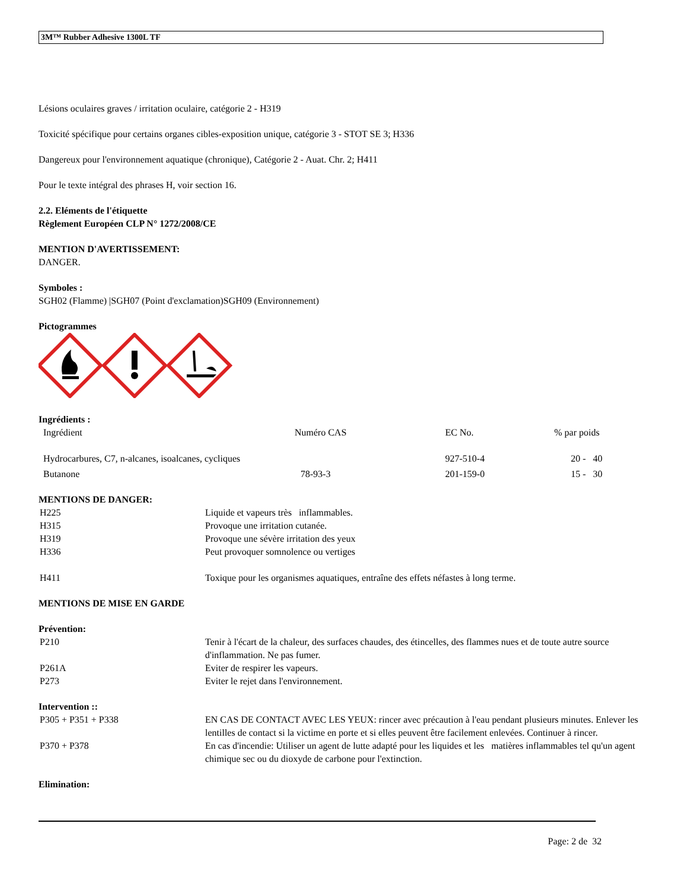3M™ Rubber Adhesive 1300L TF
Lésions oculaires graves / irritation oculaire, catégorie 2 - H319
Toxicité spécifique pour certains organes cibles-exposition unique, catégorie 3 - STOT SE 3; H336
Dangereux pour l'environnement aquatique (chronique), Catégorie 2 - Auat. Chr. 2; H411
Pour le texte intégral des phrases H, voir section 16.
2.2. Eléments de l'étiquette
Règlement Européen CLP N° 1272/2008/CE
MENTION D'AVERTISSEMENT:
DANGER.
Symboles :
SGH02 (Flamme) |SGH07 (Point d'exclamation)SGH09 (Environnement)
Pictogrammes
Ingrédients :
| Ingrédient | Numéro CAS | EC No. | % par poids |
| Hydrocarbures, C7, n-alcanes, isoalcanes, cycliques | | 927-510-4 | 20 - 40 |
| Butanone | 78-93-3 | 201-159-0 | 15 - 30 |
MENTIONS DE DANGER:
| H225 | Liquide et vapeurs très inflammables. |
| H315 | Provoque une irritation cutanée. |
| H319 | Provoque une sévère irritation des yeux |
| H336 | Peut provoquer somnolence ou vertiges |
| H411 | Toxique pour les organismes aquatiques, entraîne des effets néfastes à long terme. |
MENTIONS DE MISE EN GARDE
Prévention:
| P210 | Tenir à l'écart de la chaleur, des surfaces chaudes, des étincelles, des flammes nues et de toute autre source d'inflammation. Ne pas fumer. |
| P261A | Eviter de respirer les vapeurs. |
| P273 | Eviter le rejet dans l'environnement. |
Intervention ::
| P305 + P351 + P338 | EN CAS DE CONTACT AVEC LES YEUX: rincer avec précaution à l'eau pendant plusieurs minutes. Enlever les lentilles de contact si la victime en porte et si elles peuvent être facilement enlevées. Continuer à rincer. |
| P370 + P378 | En cas d'incendie: Utiliser un agent de lutte adapté pour les liquides et les matières inflammables tel qu'un agent chimique sec ou du dioxyde de carbone pour l'extinction. |
Elimination:
Page: 2 de 32